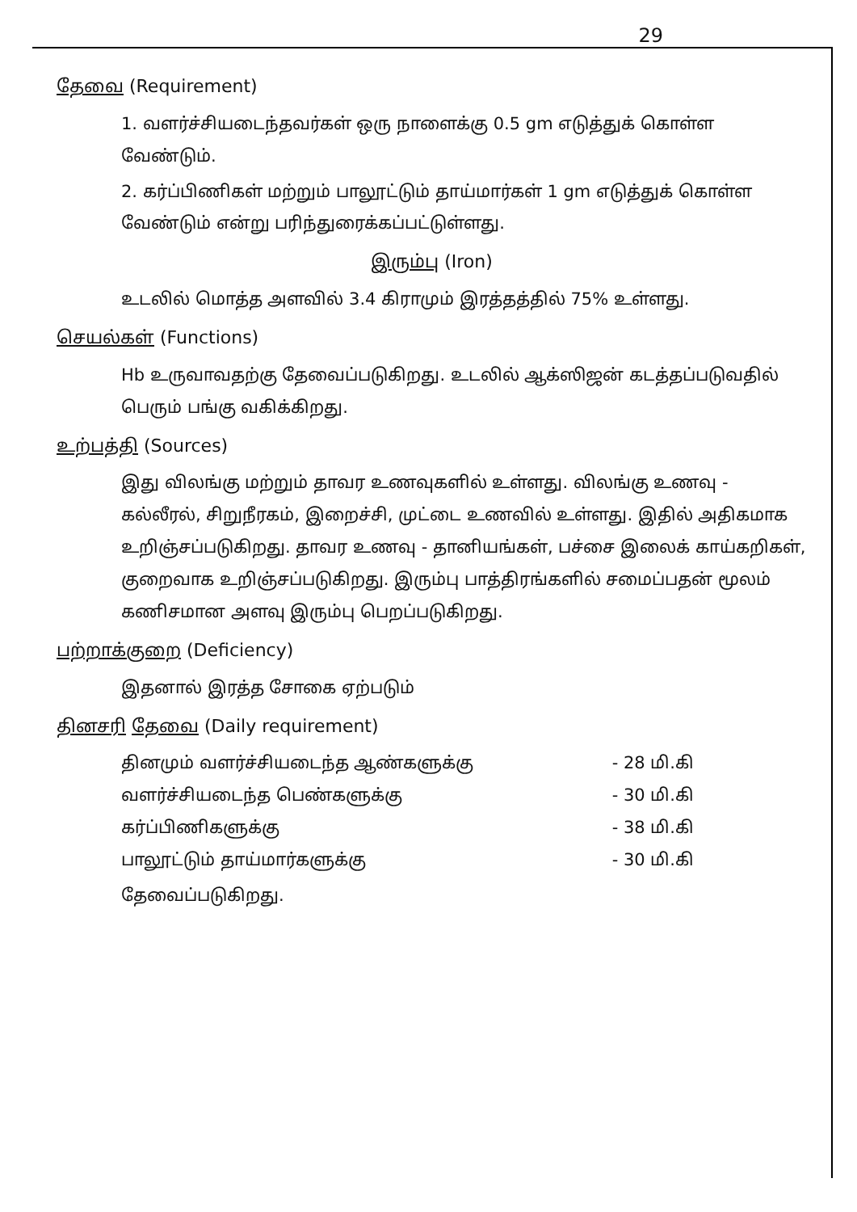29
தேவை (Requirement)
1. வளர்ச்சியடைந்தவர்கள் ஒரு நாளைக்கு 0.5 gm எடுத்துக் கொள்ள வேண்டும்.
2. கர்ப்பிணிகள் மற்றும் பாலூட்டும் தாய்மார்கள் 1 gm எடுத்துக் கொள்ள வேண்டும் என்று பரிந்துரைக்கப்பட்டுள்ளது.
இரும்பு (Iron)
உடலில் மொத்த அளவில் 3.4 கிராமும் இரத்தத்தில் 75% உள்ளது.
செயல்கள் (Functions)
Hb உருவாவதற்கு தேவைப்படுகிறது. உடலில் ஆக்ஸிஜன் கடத்தப்படுவதில் பெரும் பங்கு வகிக்கிறது.
உற்பத்தி (Sources)
இது விலங்கு மற்றும் தாவர உணவுகளில் உள்ளது. விலங்கு உணவு - கல்லீரல், சிறுநீரகம், இறைச்சி, முட்டை உணவில் உள்ளது. இதில் அதிகமாக உறிஞ்சப்படுகிறது. தாவர உணவு - தானியங்கள், பச்சை இலைக் காய்கறிகள், குறைவாக உறிஞ்சப்படுகிறது. இரும்பு பாத்திரங்களில் சமைப்பதன் மூலம் கணிசமான அளவு இரும்பு பெறப்படுகிறது.
பற்றாக்குறை (Deficiency)
இதனால் இரத்த சோகை ஏற்படும்
தினசரி தேவை (Daily requirement)
தினமும் வளர்ச்சியடைந்த ஆண்களுக்கு - 28 மி.கி
வளர்ச்சியடைந்த பெண்களுக்கு - 30 மி.கி
கர்ப்பிணிகளுக்கு - 38 மி.கி
பாலூட்டும் தாய்மார்களுக்கு - 30 மி.கி
தேவைப்படுகிறது.